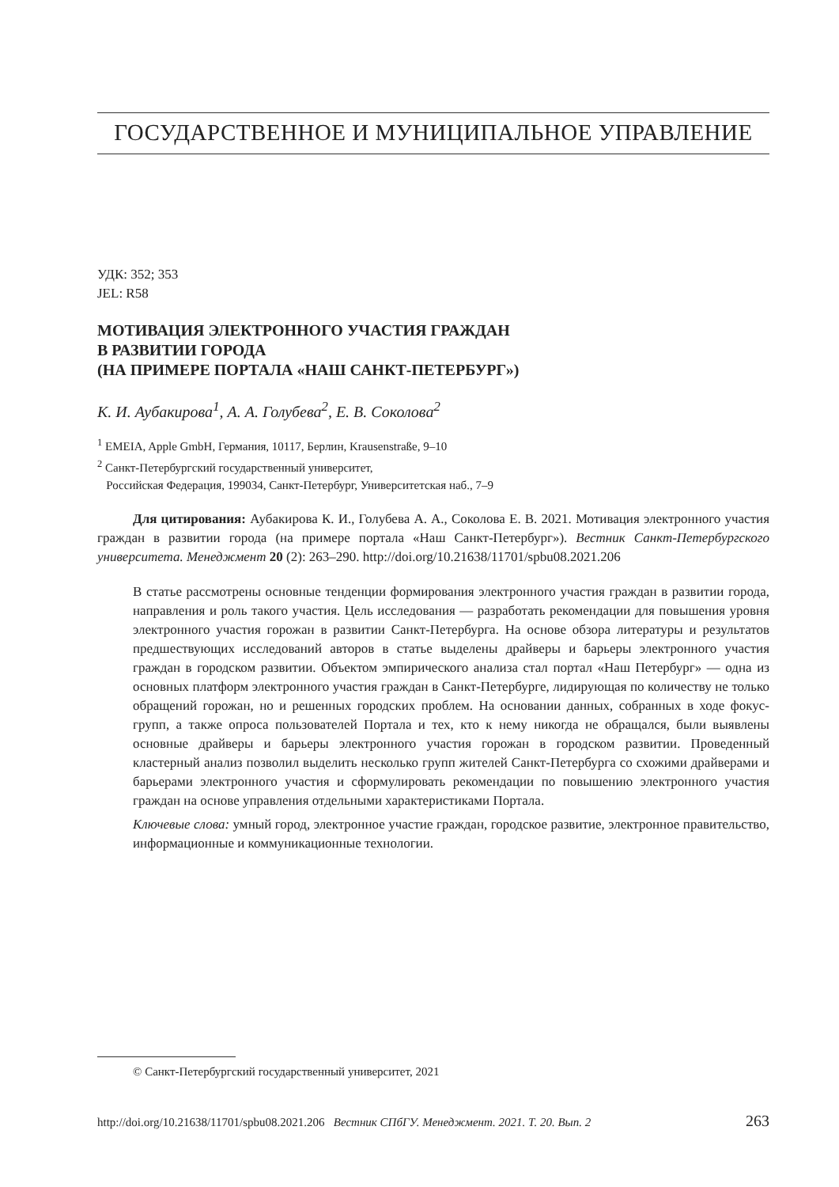ГОСУДАРСТВЕННОЕ И МУНИЦИПАЛЬНОЕ УПРАВЛЕНИЕ
УДК: 352; 353
JEL: R58
МОТИВАЦИЯ ЭЛЕКТРОННОГО УЧАСТИЯ ГРАЖДАН
В РАЗВИТИИ ГОРОДА
(НА ПРИМЕРЕ ПОРТАЛА «НАШ САНКТ-ПЕТЕРБУРГ»)
К. И. Аубакирова<sup>1</sup>, А. А. Голубева<sup>2</sup>, Е. В. Соколова<sup>2</sup>
<sup>1</sup> EMEIA, Apple GmbH, Германия, 10117, Берлин, Krausenstraße, 9–10
<sup>2</sup> Санкт-Петербургский государственный университет,
Российская Федерация, 199034, Санкт-Петербург, Университетская наб., 7–9
Для цитирования: Аубакирова К. И., Голубева А. А., Соколова Е. В. 2021. Мотивация электронного участия граждан в развитии города (на примере портала «Наш Санкт-Петербург»). Вестник Санкт-Петербургского университета. Менеджмент 20 (2): 263–290. http://doi.org/10.21638/11701/spbu08.2021.206
В статье рассмотрены основные тенденции формирования электронного участия граждан в развитии города, направления и роль такого участия. Цель исследования — разработать рекомендации для повышения уровня электронного участия горожан в развитии Санкт-Петербурга. На основе обзора литературы и результатов предшествующих исследований авторов в статье выделены драйверы и барьеры электронного участия граждан в городском развитии. Объектом эмпирического анализа стал портал «Наш Петербург» — одна из основных платформ электронного участия граждан в Санкт-Петербурге, лидирующая по количеству не только обращений горожан, но и решенных городских проблем. На основании данных, собранных в ходе фокус-групп, а также опроса пользователей Портала и тех, кто к нему никогда не обращался, были выявлены основные драйверы и барьеры электронного участия горожан в городском развитии. Проведенный кластерный анализ позволил выделить несколько групп жителей Санкт-Петербурга со схожими драйверами и барьерами электронного участия и сформулировать рекомендации по повышению электронного участия граждан на основе управления отдельными характеристиками Портала.
Ключевые слова: умный город, электронное участие граждан, городское развитие, электронное правительство, информационные и коммуникационные технологии.
© Санкт-Петербургский государственный университет, 2021
http://doi.org/10.21638/11701/spbu08.2021.206 Вестник СПбГУ. Менеджмент. 2021. Т. 20. Вып. 2 263